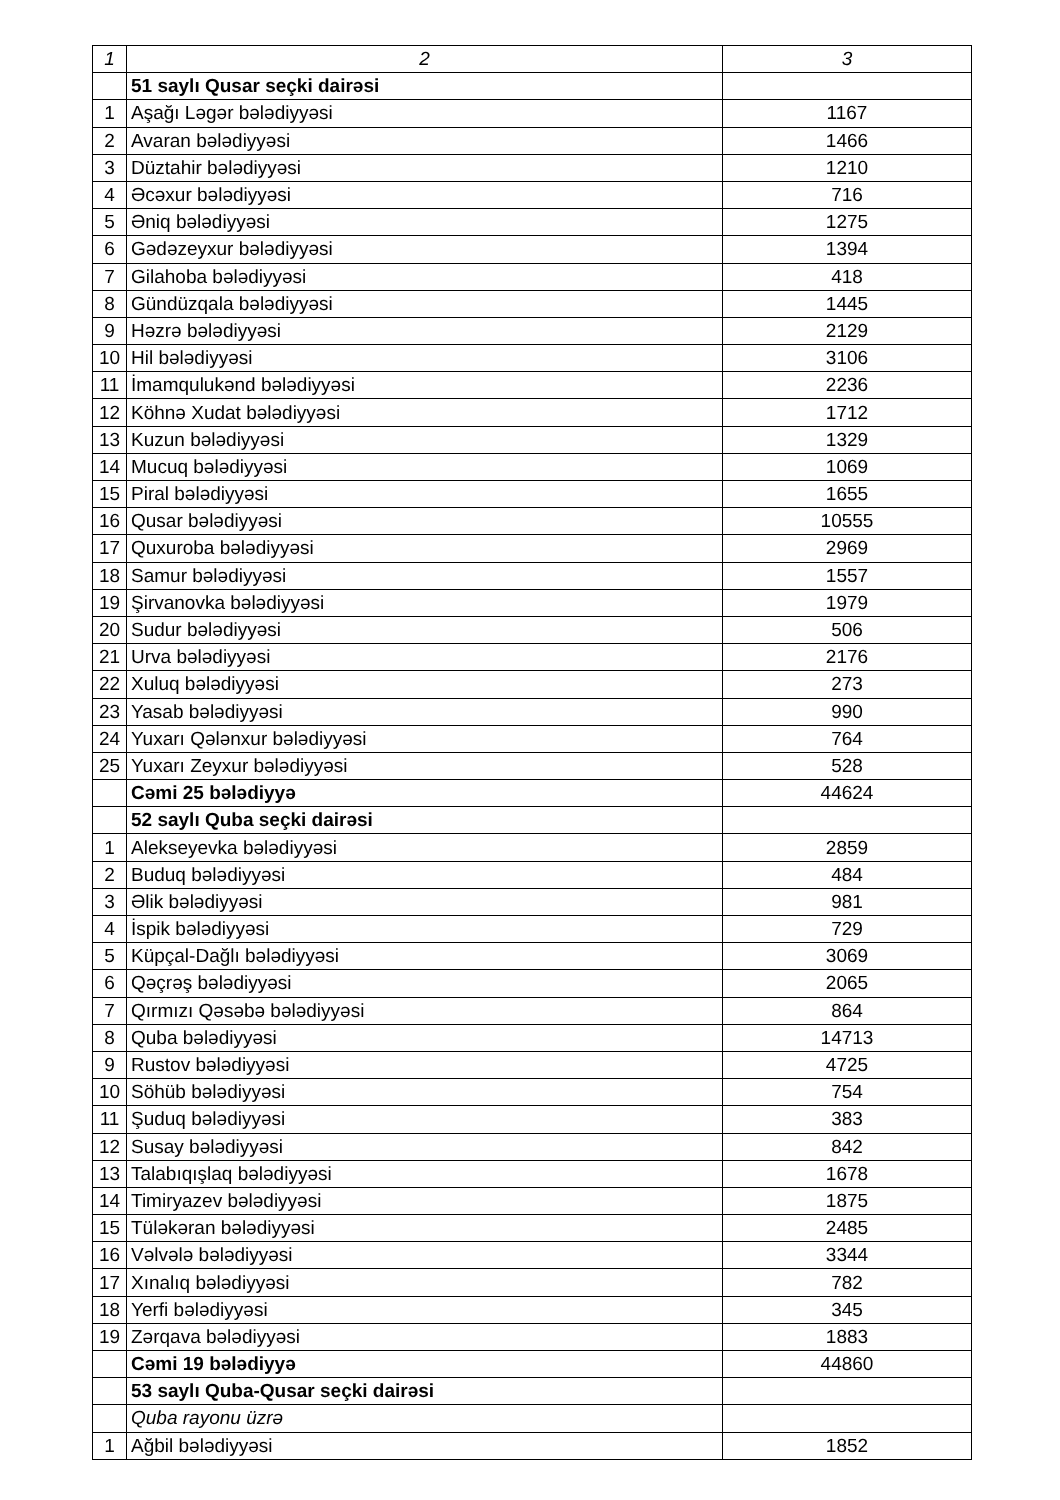| 1 | 2 | 3 |
| --- | --- | --- |
| | 51 saylı Qusar seçki dairəsi | |
| 1 | Aşağı Ləgər bələdiyyəsi | 1167 |
| 2 | Avaran bələdiyyəsi | 1466 |
| 3 | Düztahir bələdiyyəsi | 1210 |
| 4 | Əcəxur bələdiyyəsi | 716 |
| 5 | Əniq bələdiyyəsi | 1275 |
| 6 | Gədəzeyxur bələdiyyəsi | 1394 |
| 7 | Gilahoba bələdiyyəsi | 418 |
| 8 | Gündüzqala bələdiyyəsi | 1445 |
| 9 | Həzrə bələdiyyəsi | 2129 |
| 10 | Hil bələdiyyəsi | 3106 |
| 11 | İmamqulukənd bələdiyyəsi | 2236 |
| 12 | Köhnə Xudat bələdiyyəsi | 1712 |
| 13 | Kuzun bələdiyyəsi | 1329 |
| 14 | Mucuq bələdiyyəsi | 1069 |
| 15 | Piral bələdiyyəsi | 1655 |
| 16 | Qusar bələdiyyəsi | 10555 |
| 17 | Quxuroba bələdiyyəsi | 2969 |
| 18 | Samur bələdiyyəsi | 1557 |
| 19 | Şirvanovka bələdiyyəsi | 1979 |
| 20 | Sudur bələdiyyəsi | 506 |
| 21 | Urva bələdiyyəsi | 2176 |
| 22 | Xuluq bələdiyyəsi | 273 |
| 23 | Yasab bələdiyyəsi | 990 |
| 24 | Yuxarı Qələnxur bələdiyyəsi | 764 |
| 25 | Yuxarı Zeyxur bələdiyyəsi | 528 |
| | Cəmi 25 bələdiyyə | 44624 |
| | 52 saylı Quba seçki dairəsi | |
| 1 | Alekseyevka bələdiyyəsi | 2859 |
| 2 | Buduq bələdiyyəsi | 484 |
| 3 | Əlik bələdiyyəsi | 981 |
| 4 | İspik bələdiyyəsi | 729 |
| 5 | Küpçal-Dağlı bələdiyyəsi | 3069 |
| 6 | Qəçrəş bələdiyyəsi | 2065 |
| 7 | Qırmızı Qəsəbə bələdiyyəsi | 864 |
| 8 | Quba bələdiyyəsi | 14713 |
| 9 | Rustov bələdiyyəsi | 4725 |
| 10 | Söhüb bələdiyyəsi | 754 |
| 11 | Şuduq bələdiyyəsi | 383 |
| 12 | Susay bələdiyyəsi | 842 |
| 13 | Talabıqışlaq bələdiyyəsi | 1678 |
| 14 | Timiryazev bələdiyyəsi | 1875 |
| 15 | Tüləkəran bələdiyyəsi | 2485 |
| 16 | Vəlvələ bələdiyyəsi | 3344 |
| 17 | Xınalıq bələdiyyəsi | 782 |
| 18 | Yerfi bələdiyyəsi | 345 |
| 19 | Zərqava bələdiyyəsi | 1883 |
| | Cəmi 19 bələdiyyə | 44860 |
| | 53 saylı Quba-Qusar seçki dairəsi | |
| | Quba rayonu üzrə | |
| 1 | Ağbil bələdiyyəsi | 1852 |